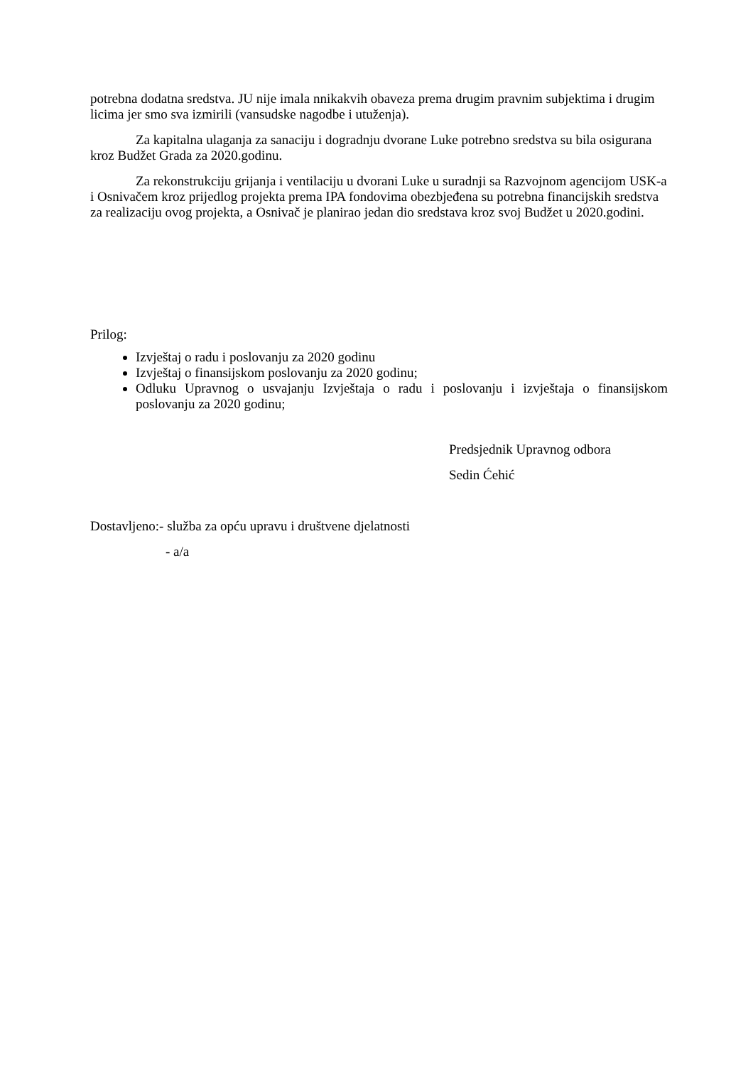potrebna dodatna sredstva. JU nije imala nnikakvih obaveza prema drugim pravnim subjektima i drugim licima jer smo sva izmirili (vansudske nagodbe i utuženja).
Za kapitalna ulaganja za sanaciju i dogradnju dvorane Luke potrebno sredstva su bila osigurana kroz Budžet Grada za 2020.godinu.
Za rekonstrukciju grijanja i ventilaciju u dvorani Luke u suradnji sa Razvojnom agencijom USK-a i Osnivačem kroz prijedlog projekta prema IPA fondovima obezbjeđena su potrebna financijskih sredstva za realizaciju ovog projekta, a Osnivač je planirao jedan dio sredstava kroz svoj Budžet u 2020.godini.
Prilog:
Izvještaj o radu i poslovanju za 2020 godinu
Izvještaj o finansijskom poslovanju za 2020 godinu;
Odluku Upravnog o usvajanju Izvještaja o radu i poslovanju i izvještaja o finansijskom poslovanju za 2020 godinu;
Predsjednik Upravnog odbora
Sedin Ćehić
Dostavljeno:- služba za opću upravu i društvene djelatnosti
- a/a